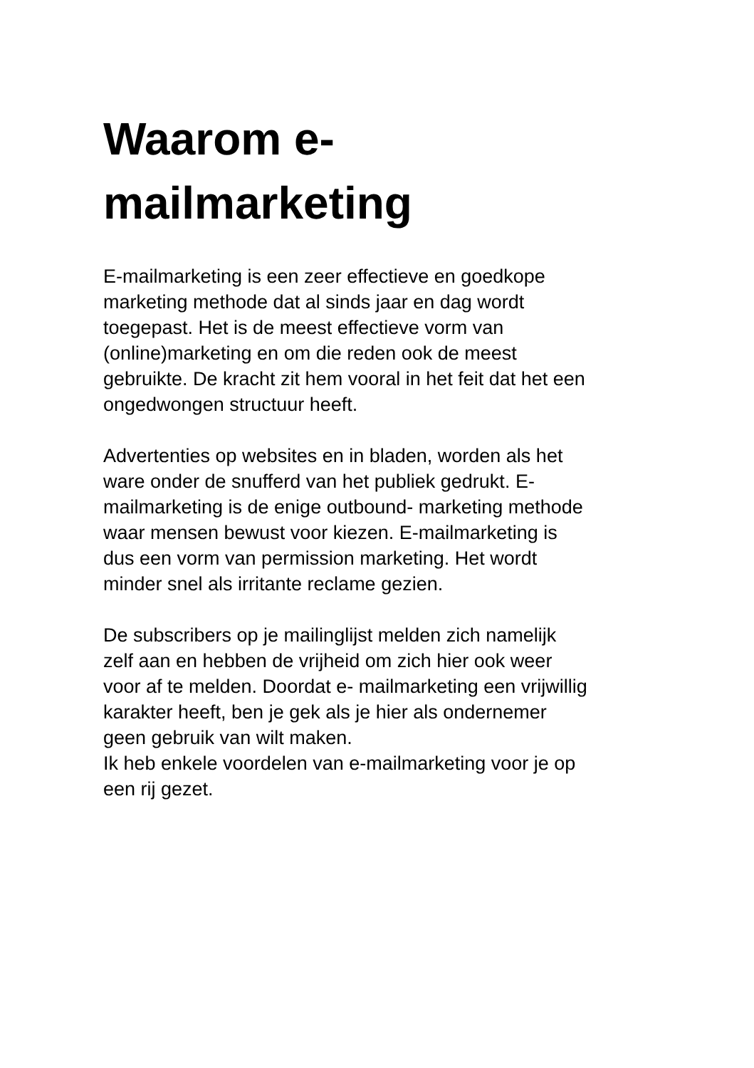Waarom e-
mailmarketing
E-mailmarketing is een zeer effectieve en goedkope
marketing methode dat al sinds jaar en dag wordt
toegepast. Het is de meest effectieve vorm van
(online)marketing en om die reden ook de meest
gebruikte. De kracht zit hem vooral in het feit dat het een
ongedwongen structuur heeft.
Advertenties op websites en in bladen, worden als het
ware onder de snufferd van het publiek gedrukt. E-
mailmarketing is de enige outbound- marketing methode
waar mensen bewust voor kiezen. E-mailmarketing is
dus een vorm van permission marketing. Het wordt
minder snel als irritante reclame gezien.
De subscribers op je mailinglijst melden zich namelijk
zelf aan en hebben de vrijheid om zich hier ook weer
voor af te melden. Doordat e- mailmarketing een vrijwillig
karakter heeft, ben je gek als je hier als ondernemer
geen gebruik van wilt maken.
Ik heb enkele voordelen van e-mailmarketing voor je op
een rij gezet.